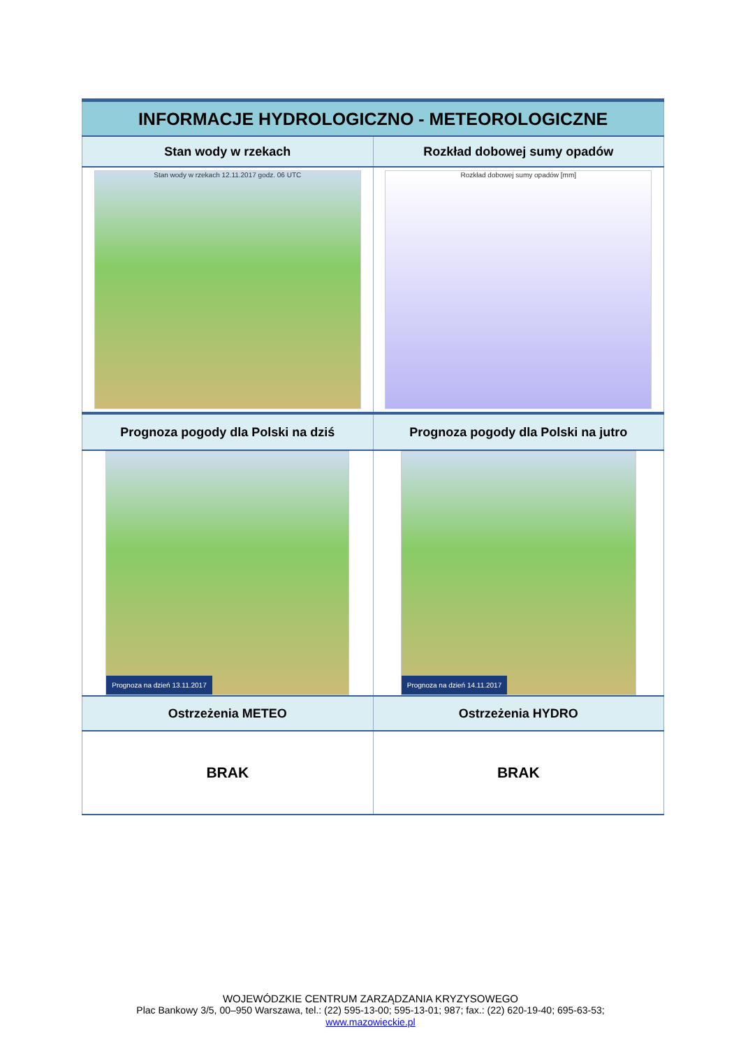| INFORMACJE HYDROLOGICZNO - METEOROLOGICZNE | |
| --- | --- |
| Stan wody w rzekach | Rozkład dobowej sumy opadów |
| Stan wody w rzekach 12.11.2017 godz. 06 UTC | Rozkład dobowej sumy opadów [mm] |
| Prognoza pogody dla Polski na dziś | Prognoza pogody dla Polski na jutro |
| Prognoza na dzień 13.11.2017 | Prognoza na dzień 14.11.2017 |
| Ostrzeżenia METEO | Ostrzeżenia HYDRO |
| BRAK | BRAK |
WOJEWÓDZKIE CENTRUM ZARZĄDZANIA KRYZYSOWEGO
Plac Bankowy 3/5, 00–950 Warszawa, tel.: (22) 595-13-00; 595-13-01; 987; fax.: (22) 620-19-40; 695-63-53;
www.mazowieckie.pl